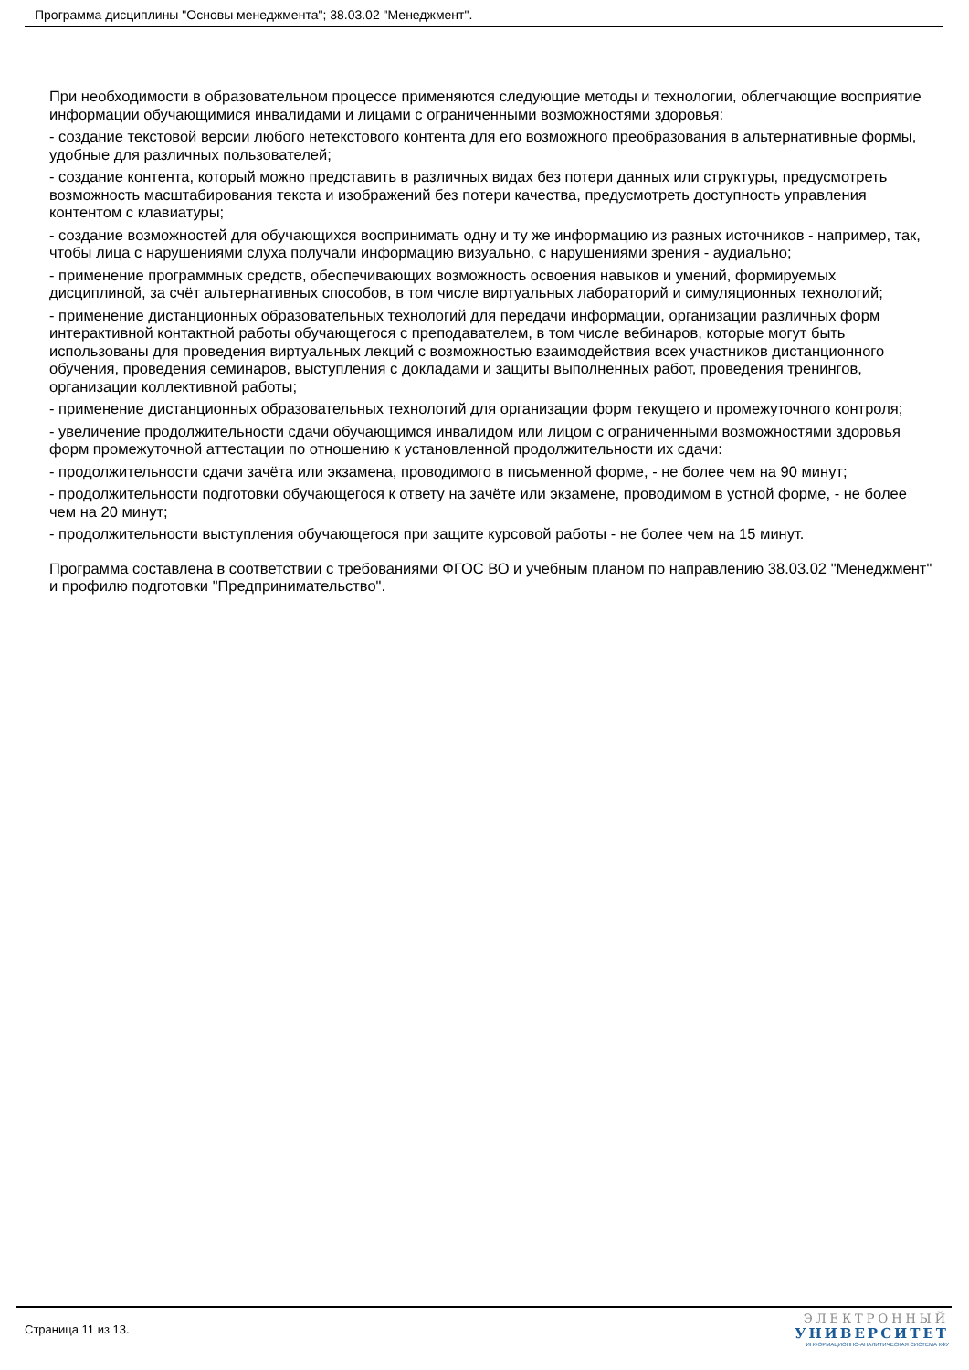Программа дисциплины "Основы менеджмента"; 38.03.02 "Менеджмент".
При необходимости в образовательном процессе применяются следующие методы и технологии, облегчающие восприятие информации обучающимися инвалидами и лицами с ограниченными возможностями здоровья:
- создание текстовой версии любого нетекстового контента для его возможного преобразования в альтернативные формы, удобные для различных пользователей;
- создание контента, который можно представить в различных видах без потери данных или структуры, предусмотреть возможность масштабирования текста и изображений без потери качества, предусмотреть доступность управления контентом с клавиатуры;
- создание возможностей для обучающихся воспринимать одну и ту же информацию из разных источников - например, так, чтобы лица с нарушениями слуха получали информацию визуально, с нарушениями зрения - аудиально;
- применение программных средств, обеспечивающих возможность освоения навыков и умений, формируемых дисциплиной, за счёт альтернативных способов, в том числе виртуальных лабораторий и симуляционных технологий;
- применение дистанционных образовательных технологий для передачи информации, организации различных форм интерактивной контактной работы обучающегося с преподавателем, в том числе вебинаров, которые могут быть использованы для проведения виртуальных лекций с возможностью взаимодействия всех участников дистанционного обучения, проведения семинаров, выступления с докладами и защиты выполненных работ, проведения тренингов, организации коллективной работы;
- применение дистанционных образовательных технологий для организации форм текущего и промежуточного контроля;
- увеличение продолжительности сдачи обучающимся инвалидом или лицом с ограниченными возможностями здоровья форм промежуточной аттестации по отношению к установленной продолжительности их сдачи:
- продолжительности сдачи зачёта или экзамена, проводимого в письменной форме, - не более чем на 90 минут;
- продолжительности подготовки обучающегося к ответу на зачёте или экзамене, проводимом в устной форме, - не более чем на 20 минут;
- продолжительности выступления обучающегося при защите курсовой работы - не более чем на 15 минут.
Программа составлена в соответствии с требованиями ФГОС ВО и учебным планом по направлению 38.03.02 "Менеджмент" и профилю подготовки "Предпринимательство".
Страница 11 из 13.
ЭЛЕКТРОННЫЙ
УНИВЕРСИТЕТ
ИНФОРМАЦИОННО-АНАЛИТИЧЕСКАЯ СИСТЕМА КФУ